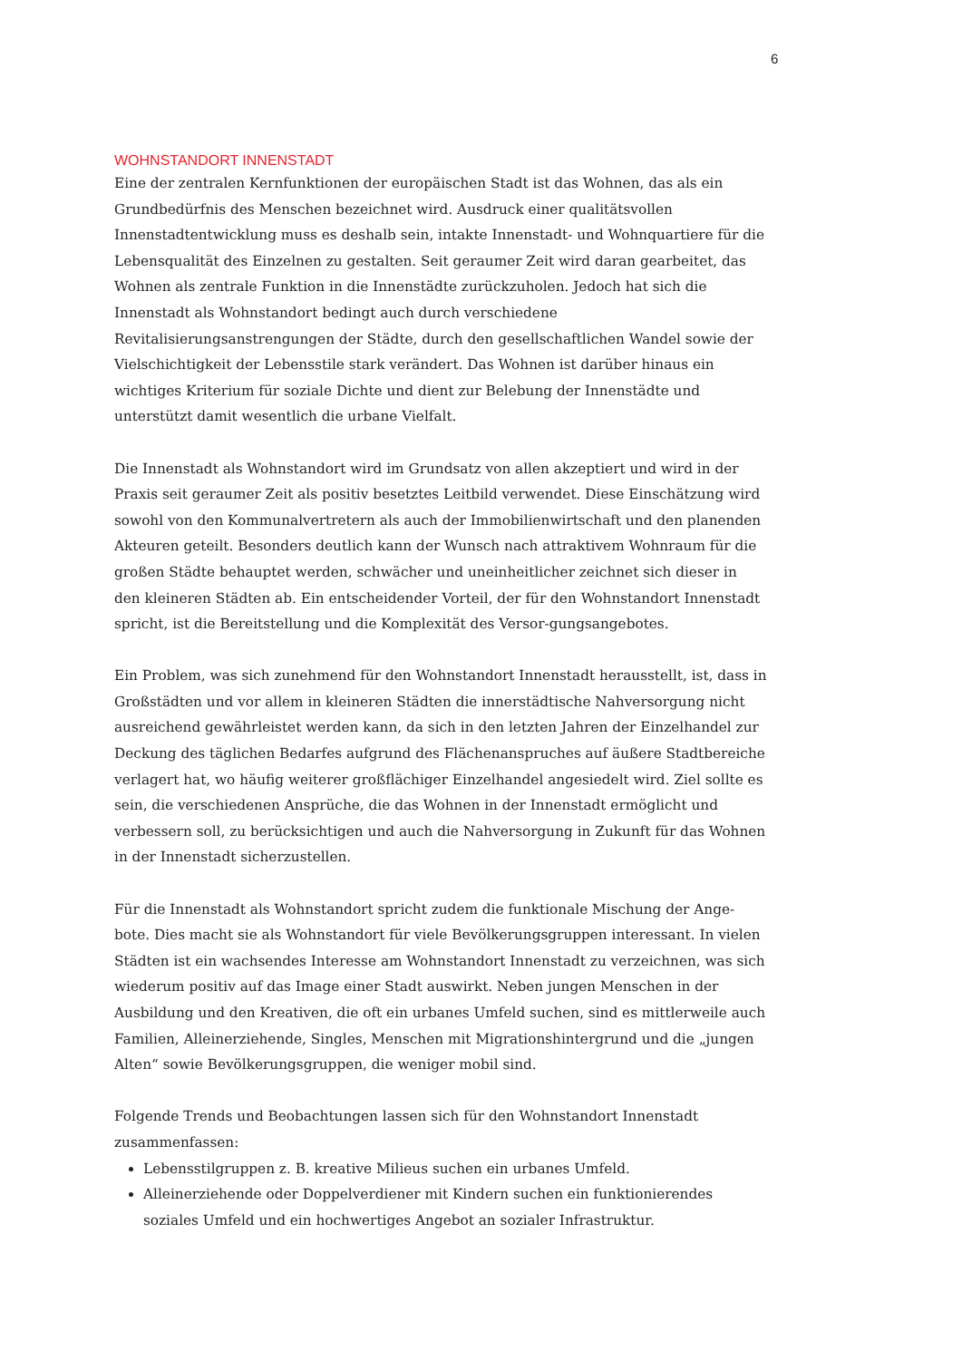6
WOHNSTANDORT INNENSTADT
Eine der zentralen Kernfunktionen der europäischen Stadt ist das Wohnen, das als ein Grundbedürfnis des Menschen bezeichnet wird. Ausdruck einer qualitätsvollen Innenstadtentwicklung muss es deshalb sein, intakte Innenstadt- und Wohnquartiere für die Lebensqualität des Einzelnen zu gestalten. Seit geraumer Zeit wird daran gearbeitet, das Wohnen als zentrale Funktion in die Innenstädte zurückzuholen. Jedoch hat sich die Innenstadt als Wohnstandort bedingt auch durch verschiedene Revitalisierungsanstrengungen der Städte, durch den gesellschaftlichen Wandel sowie der Vielschichtigkeit der Lebensstile stark verändert. Das Wohnen ist darüber hinaus ein wichtiges Kriterium für soziale Dichte und dient zur Belebung der Innenstädte und unterstützt damit wesentlich die urbane Vielfalt.
Die Innenstadt als Wohnstandort wird im Grundsatz von allen akzeptiert und wird in der Praxis seit geraumer Zeit als positiv besetztes Leitbild verwendet. Diese Einschätzung wird sowohl von den Kommunalvertretern als auch der Immobilienwirtschaft und den planenden Akteuren geteilt. Besonders deutlich kann der Wunsch nach attraktivem Wohnraum für die großen Städte behauptet werden, schwächer und uneinheitlicher zeichnet sich dieser in den kleineren Städten ab. Ein entscheidender Vorteil, der für den Wohnstandort Innenstadt spricht, ist die Bereitstellung und die Komplexität des Versor-gungsangebotes.
Ein Problem, was sich zunehmend für den Wohnstandort Innenstadt herausstellt, ist, dass in Großstädten und vor allem in kleineren Städten die innerstädtische Nahversorgung nicht ausreichend gewährleistet werden kann, da sich in den letzten Jahren der Einzelhandel zur Deckung des täglichen Bedarfes aufgrund des Flächenanspruches auf äußere Stadtbereiche verlagert hat, wo häufig weiterer großflächiger Einzelhandel angesiedelt wird. Ziel sollte es sein, die verschiedenen Ansprüche, die das Wohnen in der Innenstadt ermöglicht und verbessern soll, zu berücksichtigen und auch die Nahversorgung in Zukunft für das Wohnen in der Innenstadt sicherzustellen.
Für die Innenstadt als Wohnstandort spricht zudem die funktionale Mischung der Ange-bote. Dies macht sie als Wohnstandort für viele Bevölkerungsgruppen interessant. In vielen Städten ist ein wachsendes Interesse am Wohnstandort Innenstadt zu verzeichnen, was sich wiederum positiv auf das Image einer Stadt auswirkt. Neben jungen Menschen in der Ausbildung und den Kreativen, die oft ein urbanes Umfeld suchen, sind es mittlerweile auch Familien, Alleinerziehende, Singles, Menschen mit Migrationshintergrund und die „jungen Alten“ sowie Bevölkerungsgruppen, die weniger mobil sind.
Folgende Trends und Beobachtungen lassen sich für den Wohnstandort Innenstadt zusammenfassen:
Lebensstilgruppen z. B. kreative Milieus suchen ein urbanes Umfeld.
Alleinerziehende oder Doppelverdiener mit Kindern suchen ein funktionierendes soziales Umfeld und ein hochwertiges Angebot an sozialer Infrastruktur.